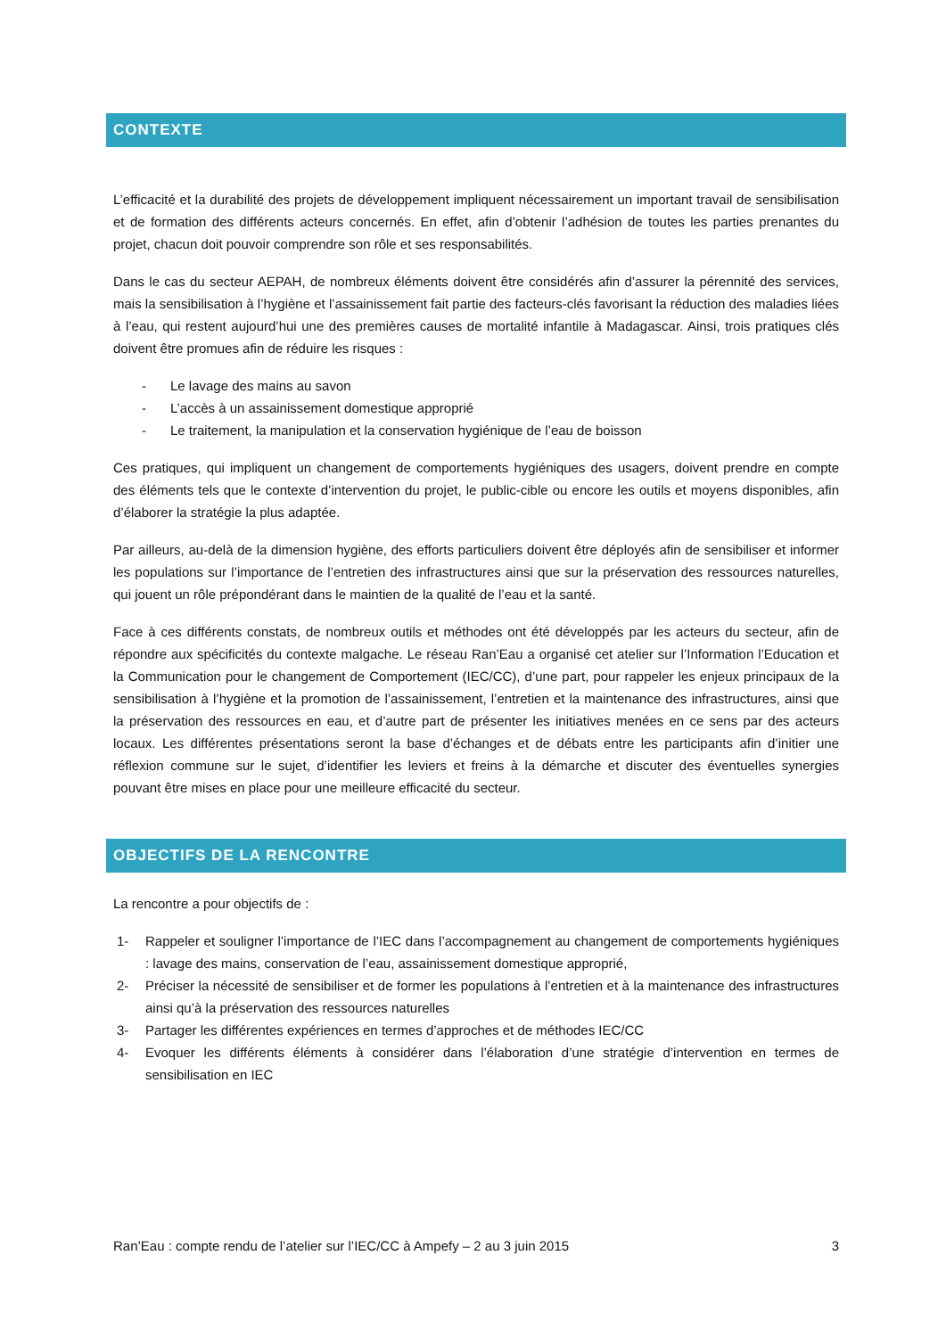CONTEXTE
L’efficacité et la durabilité des projets de développement impliquent nécessairement un important travail de sensibilisation et de formation des différents acteurs concernés. En effet, afin d’obtenir l’adhésion de toutes les parties prenantes du projet, chacun doit pouvoir comprendre son rôle et ses responsabilités.
Dans le cas du secteur AEPAH, de nombreux éléments doivent être considérés afin d’assurer la pérennité des services, mais la sensibilisation à l’hygiène et l’assainissement fait partie des facteurs-clés favorisant la réduction des maladies liées à l’eau, qui restent aujourd’hui une des premières causes de mortalité infantile à Madagascar. Ainsi, trois pratiques clés doivent être promues afin de réduire les risques :
- Le lavage des mains au savon
- L’accès à un assainissement domestique approprié
- Le traitement, la manipulation et la conservation hygiénique de l’eau de boisson
Ces pratiques, qui impliquent un changement de comportements hygiéniques des usagers, doivent prendre en compte des éléments tels que le contexte d’intervention du projet, le public-cible ou encore les outils et moyens disponibles, afin d’élaborer la stratégie la plus adaptée.
Par ailleurs, au-delà de la dimension hygiène, des efforts particuliers doivent être déployés afin de sensibiliser et informer les populations sur l’importance de l’entretien des infrastructures ainsi que sur la préservation des ressources naturelles, qui jouent un rôle prépondérant dans le maintien de la qualité de l’eau et la santé.
Face à ces différents constats, de nombreux outils et méthodes ont été développés par les acteurs du secteur, afin de répondre aux spécificités du contexte malgache. Le réseau Ran’Eau a organisé cet atelier sur l’Information l’Education et la Communication pour le changement de Comportement (IEC/CC), d’une part, pour rappeler les enjeux principaux de la sensibilisation à l’hygiène et la promotion de l’assainissement, l’entretien et la maintenance des infrastructures, ainsi que la préservation des ressources en eau, et d’autre part de présenter les initiatives menées en ce sens par des acteurs locaux. Les différentes présentations seront la base d’échanges et de débats entre les participants afin d’initier une réflexion commune sur le sujet, d’identifier les leviers et freins à la démarche et discuter des éventuelles synergies pouvant être mises en place pour une meilleure efficacité du secteur.
OBJECTIFS DE LA RENCONTRE
La rencontre a pour objectifs de :
1- Rappeler et souligner l’importance de l’IEC dans l’accompagnement au changement de comportements hygiéniques : lavage des mains, conservation de l’eau, assainissement domestique approprié,
2- Préciser la nécessité de sensibiliser et de former les populations à l’entretien et à la maintenance des infrastructures ainsi qu’à la préservation des ressources naturelles
3- Partager les différentes expériences en termes d’approches et de méthodes IEC/CC
4- Evoquer les différents éléments à considérer dans l’élaboration d’une stratégie d’intervention en termes de sensibilisation en IEC
Ran’Eau : compte rendu de l’atelier sur l’IEC/CC à Ampefy – 2 au 3 juin 2015 3